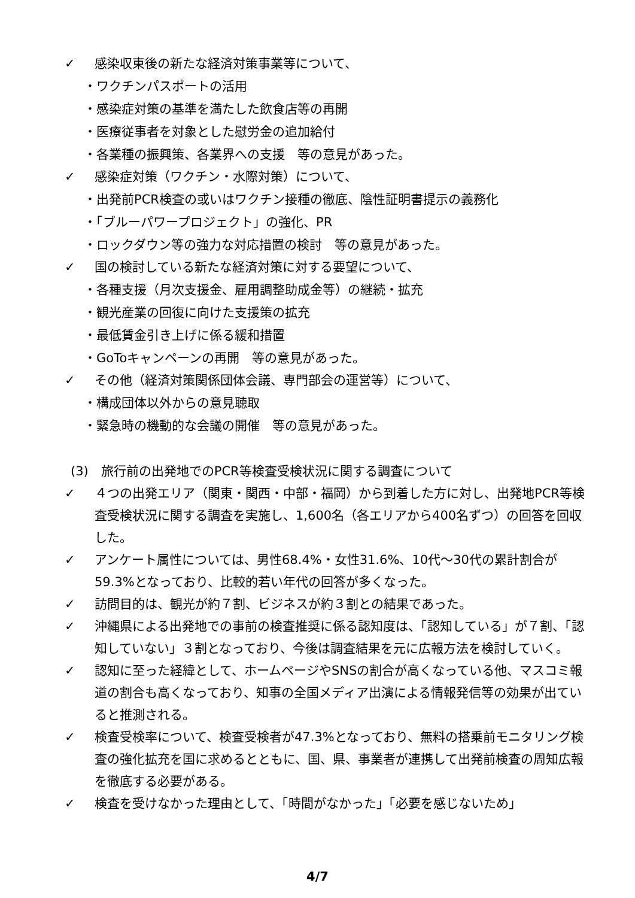✓ 感染収束後の新たな経済対策事業等について、
・ワクチンパスポートの活用
・感染症対策の基準を満たした飲食店等の再開
・医療従事者を対象とした慰労金の追加給付
・各業種の振興策、各業界への支援　等の意見があった。
✓ 感染症対策（ワクチン・水際対策）について、
・出発前PCR検査の或いはワクチン接種の徹底、陰性証明書提示の義務化
・「ブルーパワープロジェクト」の強化、PR
・ロックダウン等の強力な対応措置の検討　等の意見があった。
✓ 国の検討している新たな経済対策に対する要望について、
・各種支援（月次支援金、雇用調整助成金等）の継続・拡充
・観光産業の回復に向けた支援策の拡充
・最低賃金引き上げに係る緩和措置
・GoToキャンペーンの再開　等の意見があった。
✓ その他（経済対策関係団体会議、専門部会の運営等）について、
・構成団体以外からの意見聴取
・緊急時の機動的な会議の開催　等の意見があった。
(3)　旅行前の出発地でのPCR等検査受検状況に関する調査について
✓ ４つの出発エリア（関東・関西・中部・福岡）から到着した方に対し、出発地PCR等検査受検状況に関する調査を実施し、1,600名（各エリアから400名ずつ）の回答を回収した。
✓ アンケート属性については、男性68.4%・女性31.6%、10代～30代の累計割合が59.3%となっており、比較的若い年代の回答が多くなった。
✓ 訪問目的は、観光が約７割、ビジネスが約３割との結果であった。
✓ 沖縄県による出発地での事前の検査推奨に係る認知度は、「認知している」が７割、「認知していない」３割となっており、今後は調査結果を元に広報方法を検討していく。
✓ 認知に至った経緯として、ホームページやSNSの割合が高くなっている他、マスコミ報道の割合も高くなっており、知事の全国メディア出演による情報発信等の効果が出ていると推測される。
✓ 検査受検率について、検査受検者が47.3%となっており、無料の搭乗前モニタリング検査の強化拡充を国に求めるとともに、国、県、事業者が連携して出発前検査の周知広報を徹底する必要がある。
✓ 検査を受けなかった理由として、「時間がなかった」「必要を感じないため」
4/7